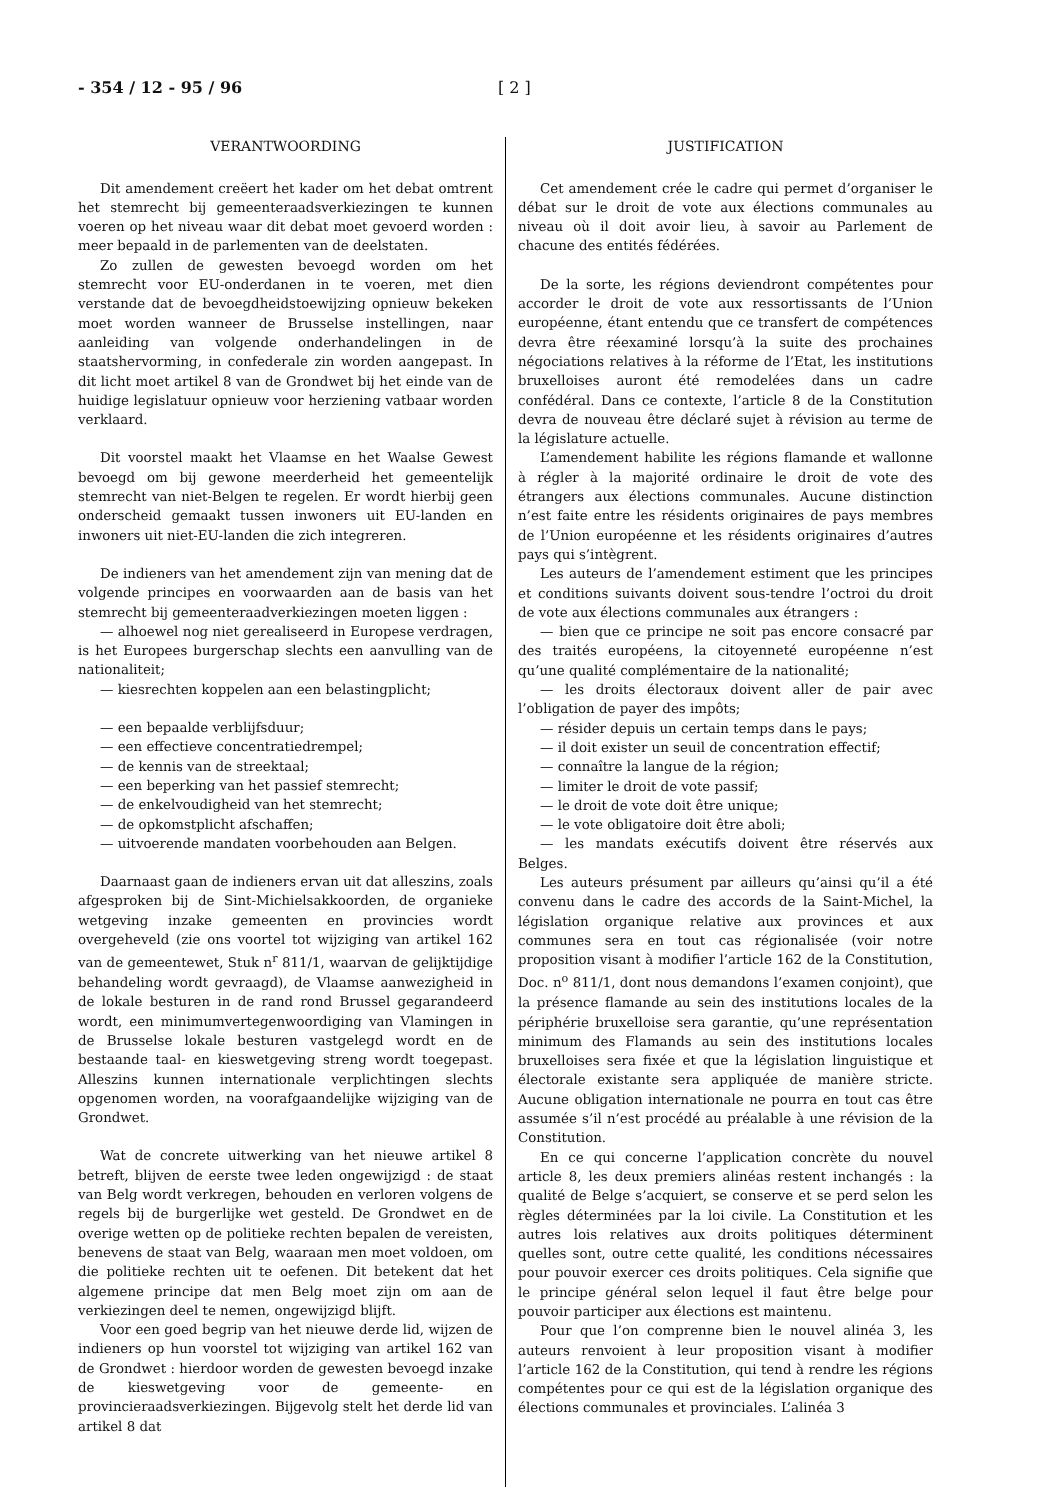- 354 / 12 - 95 / 96 [ 2 ]
VERANTWOORDING
Dit amendement creëert het kader om het debat omtrent het stemrecht bij gemeenteraadsverkiezingen te kunnen voeren op het niveau waar dit debat moet gevoerd worden : meer bepaald in de parlementen van de deelstaten.
Zo zullen de gewesten bevoegd worden om het stemrecht voor EU-onderdanen in te voeren, met dien verstande dat de bevoegdheidstoewijzing opnieuw bekeken moet worden wanneer de Brusselse instellingen, naar aanleiding van volgende onderhandelingen in de staatshervorming, in confederale zin worden aangepast. In dit licht moet artikel 8 van de Grondwet bij het einde van de huidige legislatuur opnieuw voor herziening vatbaar worden verklaard.
Dit voorstel maakt het Vlaamse en het Waalse Gewest bevoegd om bij gewone meerderheid het gemeentelijk stemrecht van niet-Belgen te regelen. Er wordt hierbij geen onderscheid gemaakt tussen inwoners uit EU-landen en inwoners uit niet-EU-landen die zich integreren.
De indieners van het amendement zijn van mening dat de volgende principes en voorwaarden aan de basis van het stemrecht bij gemeenteraadverkiezingen moeten liggen :
— alhoewel nog niet gerealiseerd in Europese verdragen, is het Europees burgerschap slechts een aanvulling van de nationaliteit;
— kiesrechten koppelen aan een belastingplicht;
— een bepaalde verblijfsduur;
— een effectieve concentratiedrempel;
— de kennis van de streektaal;
— een beperking van het passief stemrecht;
— de enkelvoudigheid van het stemrecht;
— de opkomstplicht afschaffen;
— uitvoerende mandaten voorbehouden aan Belgen.
Daarnaast gaan de indieners ervan uit dat alleszins, zoals afgesproken bij de Sint-Michielsakkoorden, de organieke wetgeving inzake gemeenten en provincies wordt overgeheveld (zie ons voortel tot wijziging van artikel 162 van de gemeentewet, Stuk n<sup>r</sup> 811/1, waarvan de gelijktijdige behandeling wordt gevraagd), de Vlaamse aanwezigheid in de lokale besturen in de rand rond Brussel gegarandeerd wordt, een minimumvertegenwoordiging van Vlamingen in de Brusselse lokale besturen vastgelegd wordt en de bestaande taal- en kieswetgeving streng wordt toegepast. Alleszins kunnen internationale verplichtingen slechts opgenomen worden, na voorafgaandelijke wijziging van de Grondwet.
Wat de concrete uitwerking van het nieuwe artikel 8 betreft, blijven de eerste twee leden ongewijzigd : de staat van Belg wordt verkregen, behouden en verloren volgens de regels bij de burgerlijke wet gesteld. De Grondwet en de overige wetten op de politieke rechten bepalen de vereisten, benevens de staat van Belg, waaraan men moet voldoen, om die politieke rechten uit te oefenen. Dit betekent dat het algemene principe dat men Belg moet zijn om aan de verkiezingen deel te nemen, ongewijzigd blijft.
Voor een goed begrip van het nieuwe derde lid, wijzen de indieners op hun voorstel tot wijziging van artikel 162 van de Grondwet : hierdoor worden de gewesten bevoegd inzake de kieswetgeving voor de gemeente- en provincieraadsverkiezingen. Bijgevolg stelt het derde lid van artikel 8 dat
JUSTIFICATION
Cet amendement crée le cadre qui permet d’organiser le débat sur le droit de vote aux élections communales au niveau où il doit avoir lieu, à savoir au Parlement de chacune des entités fédérées.
De la sorte, les régions deviendront compétentes pour accorder le droit de vote aux ressortissants de l’Union européenne, étant entendu que ce transfert de compétences devra être réexaminé lorsqu’à la suite des prochaines négociations relatives à la réforme de l’Etat, les institutions bruxelloises auront été remodelées dans un cadre confédéral. Dans ce contexte, l’article 8 de la Constitution devra de nouveau être déclaré sujet à révision au terme de la législature actuelle.
L’amendement habilite les régions flamande et wallonne à régler à la majorité ordinaire le droit de vote des étrangers aux élections communales. Aucune distinction n’est faite entre les résidents originaires de pays membres de l’Union européenne et les résidents originaires d’autres pays qui s’intègrent.
Les auteurs de l’amendement estiment que les principes et conditions suivants doivent sous-tendre l’octroi du droit de vote aux élections communales aux étrangers :
— bien que ce principe ne soit pas encore consacré par des traités européens, la citoyenneté européenne n’est qu’une qualité complémentaire de la nationalité;
— les droits électoraux doivent aller de pair avec l’obligation de payer des impôts;
— résider depuis un certain temps dans le pays;
— il doit exister un seuil de concentration effectif;
— connaître la langue de la région;
— limiter le droit de vote passif;
— le droit de vote doit être unique;
— le vote obligatoire doit être aboli;
— les mandats exécutifs doivent être réservés aux Belges.
Les auteurs présument par ailleurs qu’ainsi qu’il a été convenu dans le cadre des accords de la Saint-Michel, la législation organique relative aux provinces et aux communes sera en tout cas régionalisée (voir notre proposition visant à modifier l’article 162 de la Constitution, Doc. n<sup>o</sup> 811/1, dont nous demandons l’examen conjoint), que la présence flamande au sein des institutions locales de la périphérie bruxelloise sera garantie, qu’une représentation minimum des Flamands au sein des institutions locales bruxelloises sera fixée et que la législation linguistique et électorale existante sera appliquée de manière stricte. Aucune obligation internationale ne pourra en tout cas être assumée s’il n’est procédé au préalable à une révision de la Constitution.
En ce qui concerne l’application concrète du nouvel article 8, les deux premiers alinéas restent inchangés : la qualité de Belge s’acquiert, se conserve et se perd selon les règles déterminées par la loi civile. La Constitution et les autres lois relatives aux droits politiques déterminent quelles sont, outre cette qualité, les conditions nécessaires pour pouvoir exercer ces droits politiques. Cela signifie que le principe général selon lequel il faut être belge pour pouvoir participer aux élections est maintenu.
Pour que l’on comprenne bien le nouvel alinéa 3, les auteurs renvoient à leur proposition visant à modifier l’article 162 de la Constitution, qui tend à rendre les régions compétentes pour ce qui est de la législation organique des élections communales et provinciales. L’alinéa 3